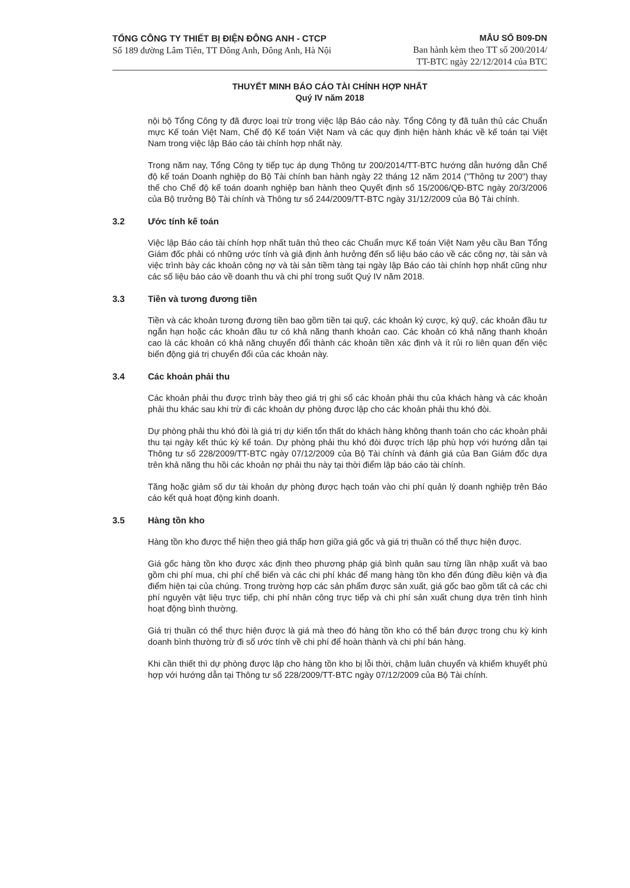TỔNG CÔNG TY THIẾT BỊ ĐIỆN ĐÔNG ANH - CTCP
Số 189 đường Lâm Tiên, TT Đông Anh, Đông Anh, Hà Nội
MẪU SỐ B09-DN
Ban hành kèm theo TT số 200/2014/
TT-BTC ngày 22/12/2014 của BTC
THUYẾT MINH BÁO CÁO TÀI CHÍNH HỢP NHẤT
Quý IV năm 2018
nội bộ Tổng Công ty đã được loại trừ trong việc lập Báo cáo này. Tổng Công ty đã tuân thủ các Chuẩn mực Kế toán Việt Nam, Chế độ Kế toán Việt Nam và các quy định hiện hành khác về kế toán tại Việt Nam trong việc lập Báo cáo tài chính hợp nhất này.
Trong năm nay, Tổng Công ty tiếp tục áp dụng Thông tư 200/2014/TT-BTC hướng dẫn hướng dẫn Chế độ kế toán Doanh nghiệp do Bộ Tài chính ban hành ngày 22 tháng 12 năm 2014 ("Thông tư 200") thay thế cho Chế độ kế toán doanh nghiệp ban hành theo Quyết định số 15/2006/QĐ-BTC ngày 20/3/2006 của Bộ trưởng Bộ Tài chính và Thông tư số 244/2009/TT-BTC ngày 31/12/2009 của Bộ Tài chính.
3.2 Ước tính kế toán
Việc lập Báo cáo tài chính hợp nhất tuân thủ theo các Chuẩn mực Kế toán Việt Nam yêu cầu Ban Tổng Giám đốc phải có những ước tính và giả định ảnh hưởng đến số liệu báo cáo về các công nợ, tài sản và việc trình bày các khoản công nợ và tài sản tiềm tàng tại ngày lập Báo cáo tài chính hợp nhất cũng như các số liệu báo cáo về doanh thu và chi phí trong suốt Quý IV năm 2018.
3.3 Tiền và tương đương tiền
Tiền và các khoản tương đương tiền bao gồm tiền tại quỹ, các khoản ký cược, ký quỹ, các khoản đầu tư ngắn hạn hoặc các khoản đầu tư có khả năng thanh khoản cao. Các khoản có khả năng thanh khoản cao là các khoản có khả năng chuyển đổi thành các khoản tiền xác định và ít rủi ro liên quan đến việc biến động giá trị chuyển đổi của các khoản này.
3.4 Các khoản phải thu
Các khoản phải thu được trình bày theo giá trị ghi sổ các khoản phải thu của khách hàng và các khoản phải thu khác sau khi trừ đi các khoản dự phòng được lập cho các khoản phải thu khó đòi.
Dự phòng phải thu khó đòi là giá trị dự kiến tổn thất do khách hàng không thanh toán cho các khoản phải thu tại ngày kết thúc kỳ kế toán. Dự phòng phải thu khó đòi được trích lập phù hợp với hướng dẫn tại Thông tư số 228/2009/TT-BTC ngày 07/12/2009 của Bộ Tài chính và đánh giá của Ban Giám đốc dựa trên khả năng thu hồi các khoản nợ phải thu này tại thời điểm lập báo cáo tài chính.
Tăng hoặc giảm số dư tài khoản dự phòng được hạch toán vào chi phí quản lý doanh nghiệp trên Báo cáo kết quả hoạt động kinh doanh.
3.5 Hàng tồn kho
Hàng tồn kho được thể hiện theo giá thấp hơn giữa giá gốc và giá trị thuần có thể thực hiện được.
Giá gốc hàng tồn kho được xác định theo phương pháp giá bình quân sau từng lần nhập xuất và bao gồm chi phí mua, chi phí chế biến và các chi phí khác để mang hàng tồn kho đến đúng điều kiện và địa điểm hiện tại của chúng. Trong trường hợp các sản phẩm được sản xuất, giá gốc bao gồm tất cả các chi phí nguyên vật liệu trực tiếp, chi phí nhân công trực tiếp và chi phí sản xuất chung dựa trên tình hình hoạt động bình thường.
Giá trị thuần có thể thực hiện được là giá mà theo đó hàng tồn kho có thể bán được trong chu kỳ kinh doanh bình thường trừ đi số ước tính về chi phí để hoàn thành và chi phí bán hàng.
Khi cần thiết thì dự phòng được lập cho hàng tồn kho bị lỗi thời, chậm luân chuyển và khiếm khuyết phù hợp với hướng dẫn tại Thông tư số 228/2009/TT-BTC ngày 07/12/2009 của Bộ Tài chính.